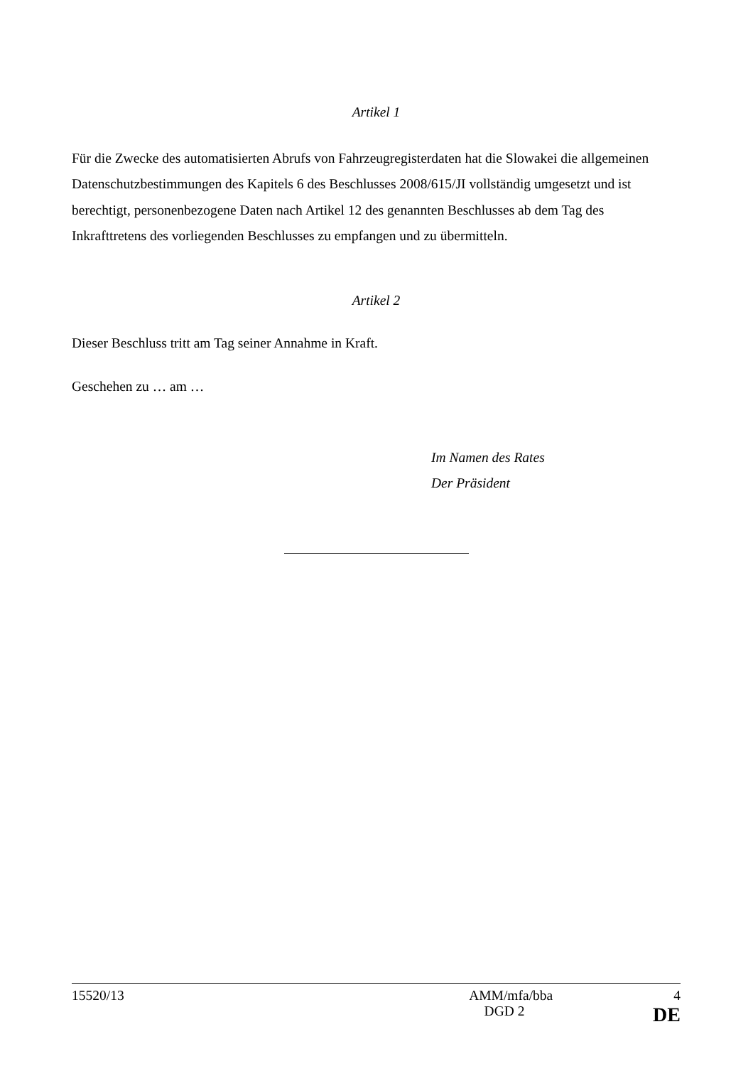Artikel 1
Für die Zwecke des automatisierten Abrufs von Fahrzeugregisterdaten hat die Slowakei die allgemeinen Datenschutzbestimmungen des Kapitels 6 des Beschlusses 2008/615/JI vollständig umgesetzt und ist berechtigt, personenbezogene Daten nach Artikel 12 des genannten Beschlusses ab dem Tag des Inkrafttretens des vorliegenden Beschlusses zu empfangen und zu übermitteln.
Artikel 2
Dieser Beschluss tritt am Tag seiner Annahme in Kraft.
Geschehen zu … am …
Im Namen des Rates
Der Präsident
15520/13 AMM/mfa/bba 4
DGD 2 DE